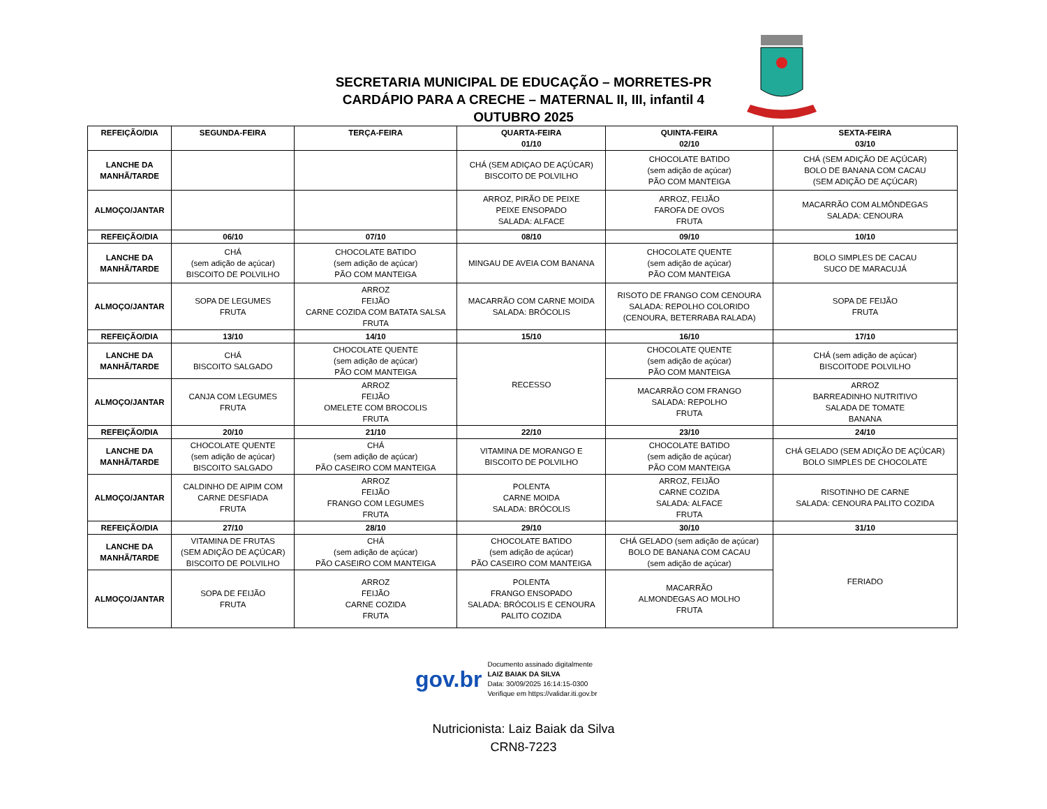SECRETARIA MUNICIPAL DE EDUCAÇÃO – MORRETES-PR
CARDÁPIO PARA A CRECHE – MATERNAL II, III, infantil 4
OUTUBRO 2025
| REFEIÇÃO/DIA | SEGUNDA-FEIRA | TERÇA-FEIRA | QUARTA-FEIRA 01/10 | QUINTA-FEIRA 02/10 | SEXTA-FEIRA 03/10 |
| --- | --- | --- | --- | --- | --- |
| LANCHE DA MANHÃ/TARDE | | | CHÁ (SEM ADIÇAO DE AÇÚCAR) BISCOITO DE POLVILHO | CHOCOLATE BATIDO (sem adição de açúcar) PÃO COM MANTEIGA | CHÁ (SEM ADIÇÃO DE AÇÚCAR) BOLO DE BANANA COM CACAU (SEM ADIÇÃO DE AÇÚCAR) |
| ALMOÇO/JANTAR | | | ARROZ, PIRÃO DE PEIXE PEIXE ENSOPADO SALADA: ALFACE | ARROZ, FEIJÃO FAROFA DE OVOS FRUTA | MACARRÃO COM ALMÔNDEGAS SALADA: CENOURA |
| REFEIÇÃO/DIA | 06/10 | 07/10 | 08/10 | 09/10 | 10/10 |
| LANCHE DA MANHÃ/TARDE | CHÁ (sem adição de açúcar) BISCOITO DE POLVILHO | CHOCOLATE BATIDO (sem adição de açúcar) PÃO COM MANTEIGA | MINGAU DE AVEIA COM BANANA | CHOCOLATE QUENTE (sem adição de açúcar) PÃO COM MANTEIGA | BOLO SIMPLES DE CACAU SUCO DE MARACUJÁ |
| ALMOÇO/JANTAR | SOPA DE LEGUMES FRUTA | ARROZ FEIJÃO CARNE COZIDA COM BATATA SALSA FRUTA | MACARRÃO COM CARNE MOIDA SALADA: BRÓCOLIS | RISOTO DE FRANGO COM CENOURA SALADA: REPOLHO COLORIDO (CENOURA, BETERRABA RALADA) | SOPA DE FEIJÃO FRUTA |
| REFEIÇÃO/DIA | 13/10 | 14/10 | 15/10 | 16/10 | 17/10 |
| LANCHE DA MANHÃ/TARDE | CHÁ BISCOITO SALGADO | CHOCOLATE QUENTE (sem adição de açúcar) PÃO COM MANTEIGA | RECESSO | CHOCOLATE QUENTE (sem adição de açúcar) PÃO COM MANTEIGA | CHÁ (sem adição de açúcar) BISCOITODE POLVILHO |
| ALMOÇO/JANTAR | CANJA COM LEGUMES FRUTA | ARROZ FEIJÃO OMELETE COM BROCOLIS FRUTA | | MACARRÃO COM FRANGO SALADA: REPOLHO FRUTA | ARROZ BARREADINHO NUTRITIVO SALADA DE TOMATE BANANA |
| REFEIÇÃO/DIA | 20/10 | 21/10 | 22/10 | 23/10 | 24/10 |
| LANCHE DA MANHÃ/TARDE | CHOCOLATE QUENTE (sem adição de açúcar) BISCOITO SALGADO | CHÁ (sem adição de açúcar) PÃO CASEIRO COM MANTEIGA | VITAMINA DE MORANGO E BISCOITO DE POLVILHO | CHOCOLATE BATIDO (sem adição de açúcar) PÃO COM MANTEIGA | CHÁ GELADO (SEM ADIÇÃO DE AÇÚCAR) BOLO SIMPLES DE CHOCOLATE |
| ALMOÇO/JANTAR | CALDINHO DE AIPIM COM CARNE DESFIADA FRUTA | ARROZ FEIJÃO FRANGO COM LEGUMES FRUTA | POLENTA CARNE MOIDA SALADA: BRÓCOLIS | ARROZ, FEIJÃO CARNE COZIDA SALADA: ALFACE FRUTA | RISOTINHO DE CARNE SALADA: CENOURA PALITO COZIDA |
| REFEIÇÃO/DIA | 27/10 | 28/10 | 29/10 | 30/10 | 31/10 |
| LANCHE DA MANHÃ/TARDE | VITAMINA DE FRUTAS (SEM ADIÇÃO DE AÇÚCAR) BISCOITO DE POLVILHO | CHÁ (sem adição de açúcar) PÃO CASEIRO COM MANTEIGA | CHOCOLATE BATIDO (sem adição de açúcar) PÃO CASEIRO COM MANTEIGA | CHÁ GELADO (sem adição de açúcar) BOLO DE BANANA COM CACAU (sem adição de açúcar) | FERIADO |
| ALMOÇO/JANTAR | SOPA DE FEIJÃO FRUTA | ARROZ FEIJÃO CARNE COZIDA FRUTA | POLENTA FRANGO ENSOPADO SALADA: BRÓCOLIS E CENOURA PALITO COZIDA | MACARRÃO ALMONDEGAS AO MOLHO FRUTA | |
gov.br
Documento assinado digitalmente
LAIZ BAIAK DA SILVA
Data: 30/09/2025 16:14:15-0300
Verifique em https://validar.iti.gov.br
Nutricionista: Laiz Baiak da Silva
CRN8-7223